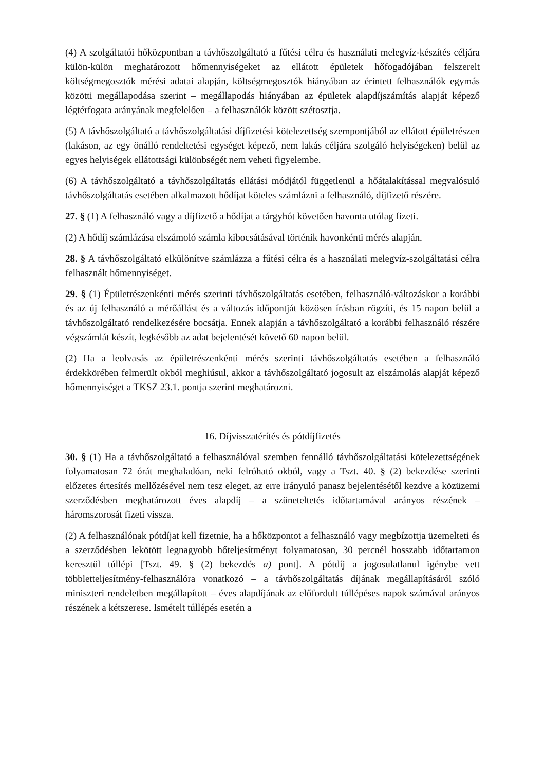(4) A szolgáltatói hőközpontban a távhőszolgáltató a fűtési célra és használati melegvíz-készítés céljára külön-külön meghatározott hőmennyiségeket az ellátott épületek hőfogadójában felszerelt költségmegosztók mérési adatai alapján, költségmegosztók hiányában az érintett felhasználók egymás közötti megállapodása szerint – megállapodás hiányában az épületek alapdíjszámítás alapját képező légtérfogata arányának megfelelően – a felhasználók között szétosztja.
(5) A távhőszolgáltató a távhőszolgáltatási díjfizetési kötelezettség szempontjából az ellátott épületrészen (lakáson, az egy önálló rendeltetési egységet képező, nem lakás céljára szolgáló helyiségeken) belül az egyes helyiségek ellátottsági különbségét nem veheti figyelembe.
(6) A távhőszolgáltató a távhőszolgáltatás ellátási módjától függetlenül a hőátalakítással megvalósuló távhőszolgáltatás esetében alkalmazott hődíjat köteles számlázni a felhasználó, díjfizető részére.
27. § (1) A felhasználó vagy a díjfizető a hődíjat a tárgyhót követően havonta utólag fizeti.
(2) A hődíj számlázása elszámoló számla kibocsátásával történik havonkénti mérés alapján.
28. § A távhőszolgáltató elkülönítve számlázza a fűtési célra és a használati melegvíz-szolgáltatási célra felhasznált hőmennyiséget.
29. § (1) Épületrészenkénti mérés szerinti távhőszolgáltatás esetében, felhasználó-változáskor a korábbi és az új felhasználó a mérőállást és a változás időpontját közösen írásban rögzíti, és 15 napon belül a távhőszolgáltató rendelkezésére bocsátja. Ennek alapján a távhőszolgáltató a korábbi felhasználó részére végszámlát készít, legkésőbb az adat bejelentését követő 60 napon belül.
(2) Ha a leolvasás az épületrészenkénti mérés szerinti távhőszolgáltatás esetében a felhasználó érdekkörében felmerült okból meghiúsul, akkor a távhőszolgáltató jogosult az elszámolás alapját képező hőmennyiséget a TKSZ 23.1. pontja szerint meghatározni.
16. Díjvisszatérítés és pótdíjfizetés
30. § (1) Ha a távhőszolgáltató a felhasználóval szemben fennálló távhőszolgáltatási kötelezettségének folyamatosan 72 órát meghaladóan, neki felróható okból, vagy a Tszt. 40. § (2) bekezdése szerinti előzetes értesítés mellőzésével nem tesz eleget, az erre irányuló panasz bejelentésétől kezdve a közüzemi szerződésben meghatározott éves alapdíj – a szüneteltetés időtartamával arányos részének – háromszorosát fizeti vissza.
(2) A felhasználónak pótdíjat kell fizetnie, ha a hőközpontot a felhasználó vagy megbízottja üzemelteti és a szerződésben lekötött legnagyobb hőteljesítményt folyamatosan, 30 percnél hosszabb időtartamon keresztül túllépi [Tszt. 49. § (2) bekezdés a) pont]. A pótdíj a jogosulatlanul igénybe vett többletteljesítmény-felhasználóra vonatkozó – a távhőszolgáltatás díjának megállapításáról szóló miniszteri rendeletben megállapított – éves alapdíjának az előfordult túllépéses napok számával arányos részének a kétszerese. Ismételt túllépés esetén a